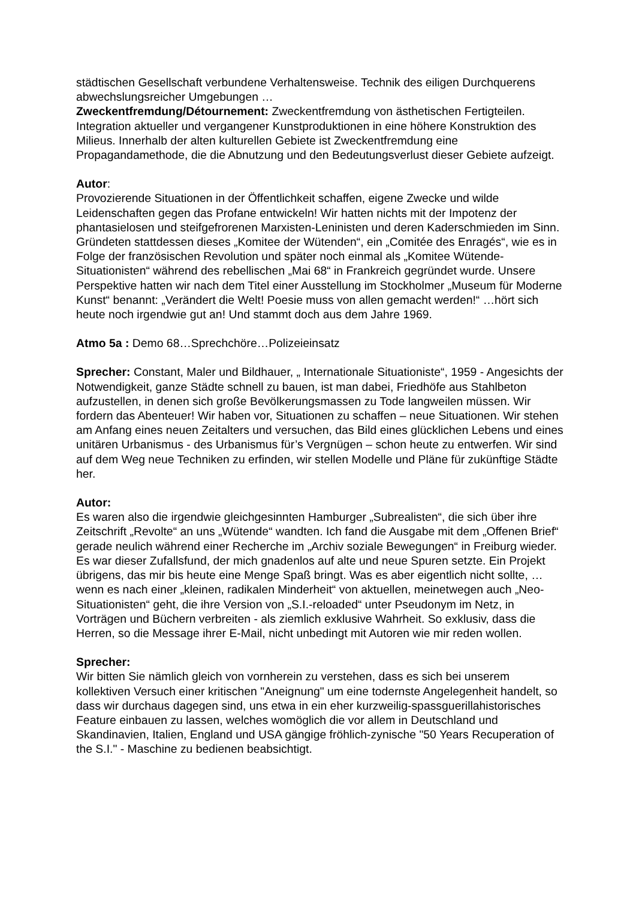städtischen Gesellschaft verbundene Verhaltensweise. Technik des eiligen Durchquerens abwechslungsreicher Umgebungen …
Zweckentfremdung/Détournement: Zweckentfremdung von ästhetischen Fertigteilen. Integration aktueller und vergangener Kunstproduktionen in eine höhere Konstruktion des Milieus. Innerhalb der alten kulturellen Gebiete ist Zweckentfremdung eine Propagandamethode, die die Abnutzung und den Bedeutungsverlust dieser Gebiete aufzeigt.
Autor:
Provozierende Situationen in der Öffentlichkeit schaffen, eigene Zwecke und wilde Leidenschaften gegen das Profane entwickeln! Wir hatten nichts mit der Impotenz der phantasielosen und steifgefrorenen Marxisten-Leninisten und deren Kaderschmieden im Sinn. Gründeten stattdessen dieses „Komitee der Wütenden“, ein „Comitée des Enragés“, wie es in Folge der französischen Revolution und später noch einmal als „Komitee Wütende-Situationisten“ während des rebellischen „Mai 68“ in Frankreich gegründet wurde. Unsere Perspektive hatten wir nach dem Titel einer Ausstellung im Stockholmer „Museum für Moderne Kunst“ benannt: „Verändert die Welt! Poesie muss von allen gemacht werden!“ …hört sich heute noch irgendwie gut an! Und stammt doch aus dem Jahre 1969.
Atmo 5a : Demo 68…Sprechchöre…Polizeieinsatz
Sprecher: Constant, Maler und Bildhauer, „ Internationale Situationiste“, 1959 - Angesichts der Notwendigkeit, ganze Städte schnell zu bauen, ist man dabei, Friedhöfe aus Stahlbeton aufzustellen, in denen sich große Bevölkerungsmassen zu Tode langweilen müssen. Wir fordern das Abenteuer! Wir haben vor, Situationen zu schaffen – neue Situationen. Wir stehen am Anfang eines neuen Zeitalters und versuchen, das Bild eines glücklichen Lebens und eines unitären Urbanismus - des Urbanismus für’s Vergnügen – schon heute zu entwerfen. Wir sind auf dem Weg neue Techniken zu erfinden, wir stellen Modelle und Pläne für zukünftige Städte her.
Autor:
Es waren also die irgendwie gleichgesinnten Hamburger „Subrealisten“, die sich über ihre Zeitschrift „Revolte“ an uns „Wütende“ wandten. Ich fand die Ausgabe mit dem „Offenen Brief“ gerade neulich während einer Recherche im „Archiv soziale Bewegungen“ in Freiburg wieder. Es war dieser Zufallsfund, der mich gnadenlos auf alte und neue Spuren setzte. Ein Projekt übrigens, das mir bis heute eine Menge Spaß bringt. Was es aber eigentlich nicht sollte, …wenn es nach einer „kleinen, radikalen Minderheit“ von aktuellen, meinetwegen auch „Neo-Situationisten“ geht, die ihre Version von „S.I.-reloaded“ unter Pseudonym im Netz, in Vorträgen und Büchern verbreiten - als ziemlich exklusive Wahrheit. So exklusiv, dass die Herren, so die Message ihrer E-Mail, nicht unbedingt mit Autoren wie mir reden wollen.
Sprecher:
Wir bitten Sie nämlich gleich von vornherein zu verstehen, dass es sich bei unserem kollektiven Versuch einer kritischen "Aneignung" um eine todernste Angelegenheit handelt, so dass wir durchaus dagegen sind, uns etwa in ein eher kurzweilig-spassguerillahistorisches Feature einbauen zu lassen, welches womöglich die vor allem in Deutschland und Skandinavien, Italien, England und USA gängige fröhlich-zynische "50 Years Recuperation of the S.I." - Maschine zu bedienen beabsichtigt.